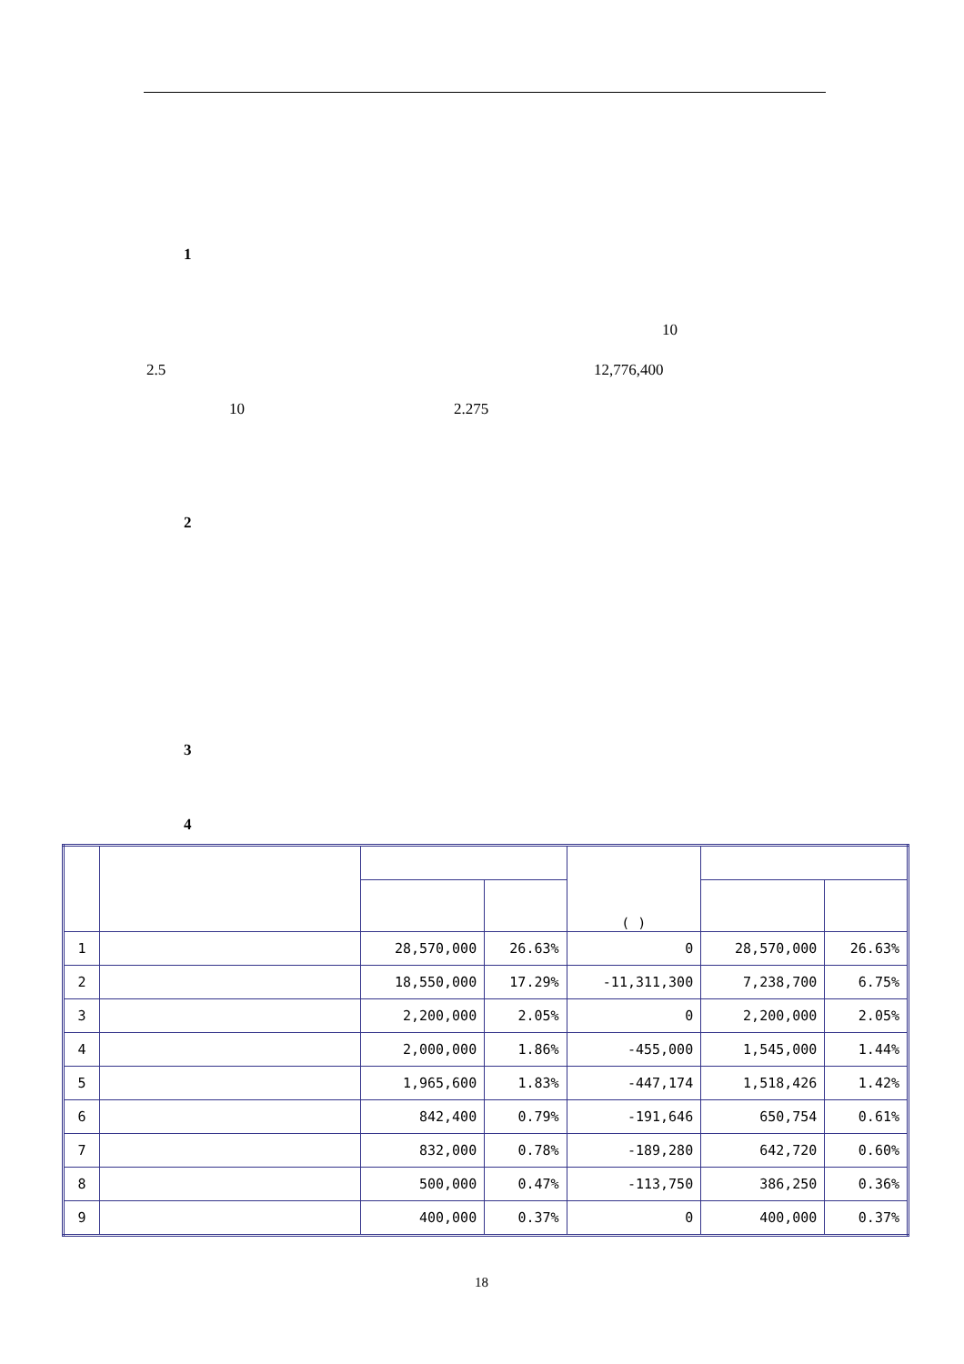1
10
2.5 12,776,400
10 2.275
2
3
4
| | | | | ( ) | | |
| --- | --- | --- | --- | --- | --- | --- |
| 1 | | 28,570,000 | 26.63% | 0 | 28,570,000 | 26.63% |
| 2 | | 18,550,000 | 17.29% | -11,311,300 | 7,238,700 | 6.75% |
| 3 | | 2,200,000 | 2.05% | 0 | 2,200,000 | 2.05% |
| 4 | | 2,000,000 | 1.86% | -455,000 | 1,545,000 | 1.44% |
| 5 | | 1,965,600 | 1.83% | -447,174 | 1,518,426 | 1.42% |
| 6 | | 842,400 | 0.79% | -191,646 | 650,754 | 0.61% |
| 7 | | 832,000 | 0.78% | -189,280 | 642,720 | 0.60% |
| 8 | | 500,000 | 0.47% | -113,750 | 386,250 | 0.36% |
| 9 | | 400,000 | 0.37% | 0 | 400,000 | 0.37% |
18